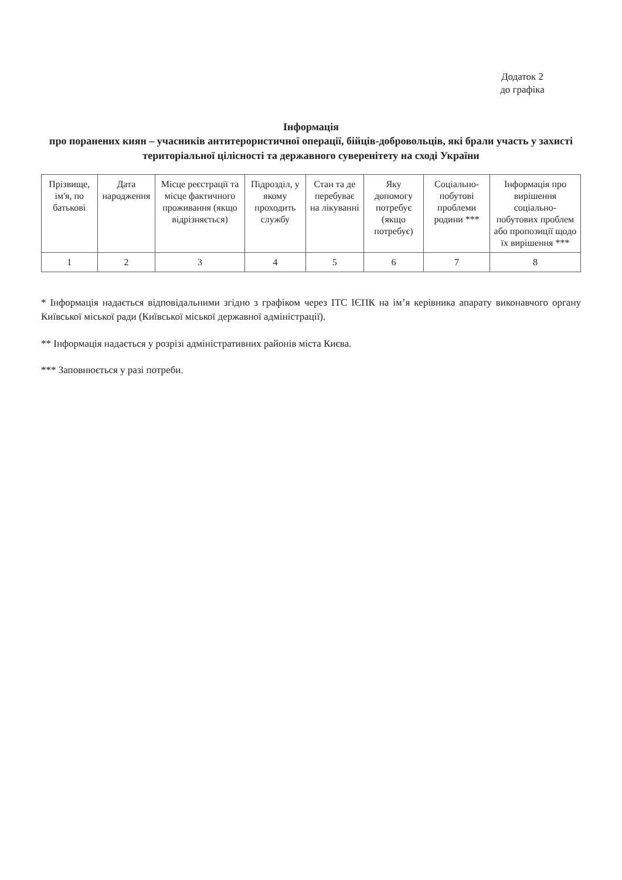Додаток 2
до графіка
Інформація
про поранених киян – учасників антитерористичної операції, бійців-добровольців, які брали участь у захисті територіальної цілісності та державного суверенітету на сході України
| Прізвище, ім'я, по батькові | Дата народження | Місце реєстрації та місце фактичного проживання (якщо відрізняється) | Підрозділ, у якому проходить службу | Стан та де перебуває на лікуванні | Яку допомогу потребує (якщо потребує) | Соціально-побутові проблеми родини *** | Інформація про вирішення соціально-побутових проблем або пропозиції щодо їх вирішення *** |
| 1 | 2 | 3 | 4 | 5 | 6 | 7 | 8 |
* Інформація надається відповідальними згідно з графіком через ІТС ІЄПК на ім’я керівника апарату виконавчого органу Київської міської ради (Київської міської державної адміністрації).
** Інформація надається у розрізі адміністративних районів міста Києва.
*** Заповнюється у разі потреби.